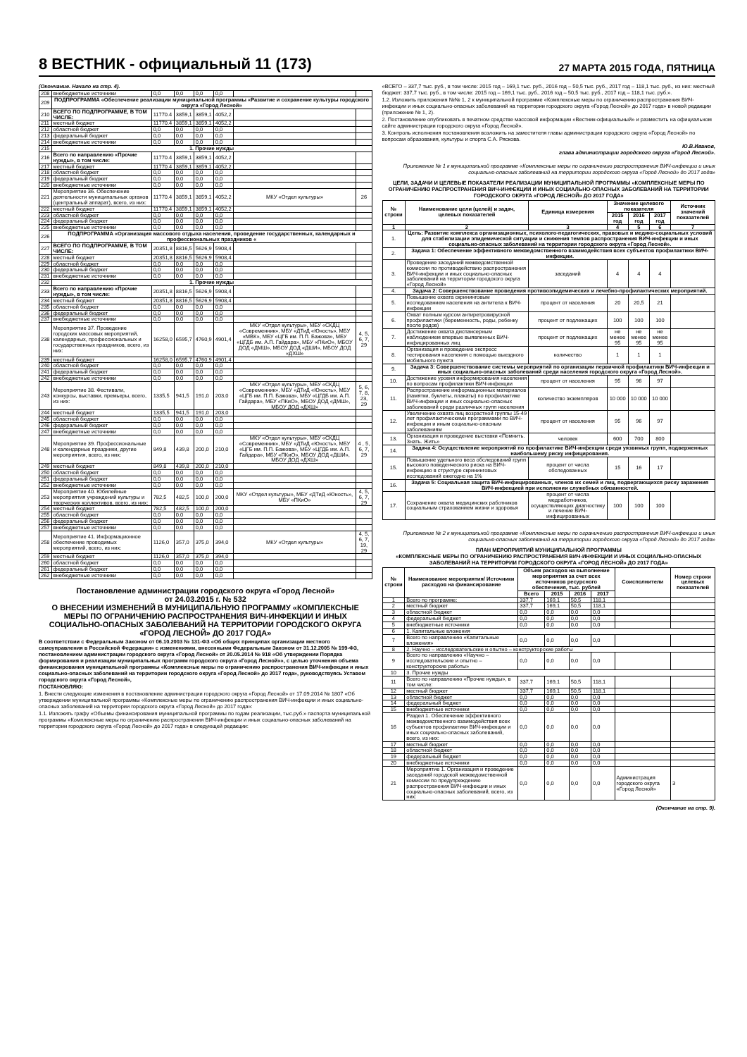8 ВЕСТНИК - официальный 11 (173)
27 МАРТА 2015 ГОДА, ПЯТНИЦА
(Окончание. Начало на стр. 4).
| 208 | внебюджетные источники | 0,0 | 0,0 | 0,0 | 0,0 | | |
| 209 | ПОДПРОГРАММА «Обеспечение реализации муниципальной программы «Развитие и сохранение культуры городского округа «Город Лесной» | | | | | | |
| 210 | ВСЕГО ПО ПОДПРОГРАММЕ, В ТОМ ЧИСЛЕ: | 11770.4 | 3859,1 | 3859,1 | 4052,2 | | |
| 211 | местный бюджет | 11770.4 | 3859,1 | 3859,1 | 4052,2 | | |
| 212 | областной бюджет | 0,0 | 0,0 | 0,0 | 0,0 | | |
| 213 | федеральный бюджет | 0,0 | 0,0 | 0,0 | 0,0 | | |
| 214 | внебюджетные источники | 0,0 | 0,0 | 0,0 | 0,0 | | |
| 215 | 1. Прочие нужды | | | | | | |
| 216 | Всего по направлению «Прочие нужды», в том числе: | 11770.4 | 3859,1 | 3859,1 | 4052,2 | | |
| 217 | местный бюджет | 11770.4 | 3859,1 | 3859,1 | 4052,2 | | |
| 218 | областной бюджет | 0,0 | 0,0 | 0,0 | 0,0 | | |
| 219 | федеральный бюджет | 0,0 | 0,0 | 0,0 | 0,0 | | |
| 220 | внебюджетные источники | 0,0 | 0,0 | 0,0 | 0,0 | | |
| 221 | Мероприятие 36. Обеспечение деятельности муниципальных органов (центральный аппарат), всего, из них: | 11770.4 | 3859,1 | 3859,1 | 4052,2 | МКУ «Отдел культуры» | 26 |
| 222 | местный бюджет | 11770.4 | 3859,1 | 3859,1 | 4052,2 | | |
| 223 | областной бюджет | 0,0 | 0,0 | 0,0 | 0,0 | | |
| 224 | федеральный бюджет | 0,0 | 0,0 | 0,0 | 0,0 | | |
| 225 | внебюджетные источники | 0,0 | 0,0 | 0,0 | 0,0 | | |
| 226 | ПОДПРОГРАММА «Организация массового отдыха населения, проведение государственных, календарных и профессиональных праздников « | | | | | | |
| 227 | ВСЕГО ПО ПОДПРОГРАММЕ, В ТОМ ЧИСЛЕ: | 20351,8 | 8816,5 | 5626,9 | 5908,4 | | |
| 228 | местный бюджет | 20351,8 | 8816,5 | 5626,9 | 5908,4 | | |
| 229 | областной бюджет | 0,0 | 0,0 | 0,0 | 0,0 | | |
| 230 | федеральный бюджет | 0,0 | 0,0 | 0,0 | 0,0 | | |
| 231 | внебюджетные источники | 0,0 | 0,0 | 0,0 | 0,0 | | |
| 232 | 1. Прочие нужды | | | | | | |
| 233 | Всего по направлению «Прочие нужды», в том числе: | 20351,8 | 8816,5 | 5626,9 | 5908,4 | | |
| 234 | местный бюджет | 20351,8 | 8816,5 | 5626,9 | 5908,4 | | |
| 235 | областной бюджет | 0,0 | 0,0 | 0,0 | 0,0 | | |
| 236 | федеральный бюджет | 0,0 | 0,0 | 0,0 | 0,0 | | |
| 237 | внебюджетные источники | 0,0 | 0,0 | 0,0 | 0,0 | | |
| 238 | Мероприятие 37. Проведение городских массовых мероприятий, календарных, профессиональных и государственных праздников, всего, из них: | 16258,0 | 6595,7 | 4760,9 | 4901,4 | МКУ «Отдел культуры», МБУ «СКДЦ «Современник», МБУ «ДТиД «Юность», МБУ «МВК», МБУ «ЦГБ им. П.П. Бажова», МБУ «ЦГДБ им. А.П. Гайдара», МБУ «ПКиО», МБОУ ДОД «ДМШ», МБОУ ДОД «ДШИ», МБОУ ДОД «ДХШ» | 4, 5, 6, 7, 29 |
| 239 | местный бюджет | 16258,0 | 6595,7 | 4760,9 | 4901,4 | | |
| 240 | областной бюджет | 0,0 | 0,0 | 0,0 | 0,0 | | |
| 241 | федеральный бюджет | 0,0 | 0,0 | 0,0 | 0,0 | | |
| 242 | внебюджетные источники | 0,0 | 0,0 | 0,0 | 0,0 | | |
| 243 | Мероприятие 38. Фестивали, конкурсы, выставки, премьеры, всего, из них: | 1335,5 | 941,5 | 191,0 | 203,0 | МКУ «Отдел культуры», МБУ «СКДЦ «Современник», МБУ «ДТиД «Юность», МБУ «ЦГБ им. П.П. Бажова», МБУ «ЦГДБ им. А.П. Гайдара», МБУ «ПКиО», МБОУ ДОД «ДМШ», МБОУ ДОД «ДХШ» | 5, 6, 7, 8, 23, 29 |
| 244 | местный бюджет | 1335,5 | 941,5 | 191,0 | 203,0 | | |
| 245 | областной бюджет | 0,0 | 0,0 | 0,0 | 0,0 | | |
| 246 | федеральный бюджет | 0,0 | 0,0 | 0,0 | 0,0 | | |
| 247 | внебюджетные источники | 0,0 | 0,0 | 0,0 | 0,0 | | |
| 248 | Мероприятие 39. Профессиональные и календарные праздники, другие мероприятия, всего, из них: | 849,8 | 439,8 | 200,0 | 210,0 | МКУ «Отдел культуры», МБУ «СКДЦ «Современник», МБУ «ДТиД «Юность», МБУ «ЦГБ им. П.П. Бажова», МБУ «ЦГДБ им. А.П. Гайдара», МБУ «ПКиО», МБОУ ДОД «ДШИ», МБОУ ДОД «ДХШ» | 4 , 5, 6, 7, 29 |
| 249 | местный бюджет | 849,8 | 439,8 | 200,0 | 210,0 | | |
| 250 | областной бюджет | 0,0 | 0,0 | 0,0 | 0,0 | | |
| 251 | федеральный бюджет | 0,0 | 0,0 | 0,0 | 0,0 | | |
| 252 | внебюджетные источники | 0,0 | 0,0 | 0,0 | 0,0 | | |
| 253 | Мероприятие 40. Юбилейные мероприятия учреждений культуры и творческих коллективов, всего, из них: | 782,5 | 482,5 | 100,0 | 200,0 | МКУ «Отдел культуры», МБУ «ДТиД «Юность», МБУ «ПКиО» | 4, 5, 6, 7, 29 |
| 254 | местный бюджет | 782,5 | 482,5 | 100,0 | 200,0 | | |
| 255 | областной бюджет | 0,0 | 0,0 | 0,0 | 0,0 | | |
| 256 | федеральный бюджет | 0,0 | 0,0 | 0,0 | 0,0 | | |
| 257 | внебюджетные источники | 0,0 | 0,0 | 0,0 | 0,0 | | |
| 258 | Мероприятие 41. Информационное обеспечение проводимых мероприятий, всего, из них: | 1126,0 | 357,0 | 375,0 | 394,0 | МКУ «Отдел культуры» | 4, 5, 6, 7, 19, 29 |
| 259 | местный бюджет | 1126,0 | 357,0 | 375,0 | 394,0 | | |
| 260 | областной бюджет | 0,0 | 0,0 | 0,0 | 0,0 | | |
| 261 | федеральный бюджет | 0,0 | 0,0 | 0,0 | 0,0 | | |
| 262 | внебюджетные источники | 0,0 | 0,0 | 0,0 | 0,0 | | |
Постановление администрации городского округа «Город Лесной»
от 24.03.2015 г. № 532
О ВНЕСЕНИИ ИЗМЕНЕНИЙ В МУНИЦИПАЛЬНУЮ ПРОГРАММУ «КОМПЛЕКСНЫЕ МЕРЫ ПО ОГРАНИЧЕНИЮ РАСПРОСТРАНЕНИЯ ВИЧ-ИНФЕКЦИИ И ИНЫХ СОЦИАЛЬНО-ОПАСНЫХ ЗАБОЛЕВАНИЙ НА ТЕРРИТОРИИ ГОРОДСКОГО ОКРУГА «ГОРОД ЛЕСНОЙ» ДО 2017 ГОДА»
В соответствии с Федеральным Законом от 06.10.2003 № 131-ФЗ «Об общих принципах организации местного самоуправления в Российской Федерации» с изменениями, внесенными Федеральным Законом от 31.12.2005 № 199-ФЗ, постановлением администрации городского округа «Город Лесной» от 20.05.2014 № 918 «Об утверждении Порядка формирования и реализации муниципальных программ городского округа «Город Лесной»», с целью уточнения объема финансирования муниципальной программы «Комплексные меры по ограничению распространения ВИЧ-инфекции и иных социально-опасных заболеваний на территории городского округа «Город Лесной» до 2017 года», руководствуясь Уставом городского округа «Город Лесной»,
ПОСТАНОВЛЯЮ:
1. Внести следующие изменения в постановление администрации городского округа «Город Лесной» от 17.09.2014 № 1807 «Об утверждении муниципальной программы «Комплексные меры по ограничению распространения ВИЧ-инфекции и иных социально-опасных заболеваний на территории городского округа «Город Лесной» до 2017 года»:
1.1. Изложить графу «Объемы финансирования муниципальной программы по годам реализации, тыс.руб.» паспорта муниципальной программы «Комплексные меры по ограничению распространения ВИЧ-инфекции и иных социально-опасных заболеваний на территории городского округа «Город Лесной» до 2017 года» в следующей редакции:
«ВСЕГО – 337,7 тыс. руб., в том числе: 2015 год – 169,1 тыс. руб., 2016 год – 50,5 тыс. руб., 2017 год – 118,1 тыс. руб., из них: местный бюджет: 337,7 тыс. руб., в том числе: 2015 год – 169,1 тыс. руб., 2016 год – 50,5 тыс. руб., 2017 год – 118,1 тыс. руб.».
1.2. Изложить приложения №№ 1, 2 к муниципальной программе «Комплексные меры по ограничению распространения ВИЧ-инфекции и иных социально-опасных заболеваний на территории городского округа «Город Лесной» до 2017 года» в новой редакции (приложение № 1, 2).
2. Постановление опубликовать в печатном средстве массовой информации «Вестник-официальный» и разместить на официальном сайте администрации городского округа «Город Лесной».
3. Контроль исполнения постановления возложить на заместителя главы администрации городского округа «Город Лесной» по вопросам образования, культуры и спорта С.А. Ряскова.
Ю.В.Иванов,
глава администрации городского округа «Город Лесной».
Приложение № 1 к муниципальной программе «Комплексные меры по ограничению распространения ВИЧ-инфекции и иных социально-опасных заболеваний на территории городского округа «Город Лесной» до 2017 года»
ЦЕЛИ, ЗАДАЧИ И ЦЕЛЕВЫЕ ПОКАЗАТЕЛИ РЕАЛИЗАЦИИ МУНИЦИПАЛЬНОЙ ПРОГРАММЫ «КОМПЛЕКСНЫЕ МЕРЫ ПО ОГРАНИЧЕНИЮ РАСПРОСТРАНЕНИЯ ВИЧ-ИНФЕКЦИИ И ИНЫХ СОЦИАЛЬНО-ОПАСНЫХ ЗАБОЛЕВАНИЙ НА ТЕРРИТОРИИ ГОРОДСКОГО ОКРУГА «ГОРОД ЛЕСНОЙ» ДО 2017 ГОДА»
| № строки | Наименование цели (целей) и задач, целевых показателей | Единица измерения | Значение целевого показателя | | | Источник значений показателей |
| --- | --- | --- | --- | --- | --- | --- |
| | | | 2015 год | 2016 год | 2017 год | |
| 1 | 2 | 3 | 4 | 5 | 6 | 7 |
| 1. | Цель: Развитие комплекса организационных, психолого-педагогических, правовых и медико-социальных условий для стабилизации эпидемической ситуации и снижения темпов распространения ВИЧ-инфекции и иных социально-опасных заболеваний на территории городского округа «Город Лесной». | | | | | |
| 2. | Задача 1: Обеспечение эффективного межведомственного взаимодействия всех субъектов профилактики ВИЧ-инфекции. | | | | | |
| 3. | Проведение заседаний межведомственной комиссии по противодействию распространения ВИЧ-инфекции и иных социально-опасных заболеваний на территории городского округа «Город Лесной» | заседаний | 4 | 4 | 4 | |
| 4. | Задача 2: Совершенствование проведения противоэпидемических и лечебно-профилактических мероприятий. | | | | | |
| 5. | Повышение охвата скрининговым исследованием населения на антитела к ВИЧ-инфекции | процент от населения | 20 | 20,5 | 21 | |
| 6. | Охват полным курсом антиретровирусной профилактики (беременность, роды, ребенку после родов) | процент от подлежащих | 100 | 100 | 100 | |
| 7. | Достижение охвата диспансерным наблюдением впервые выявленных ВИЧ-инфицированных лиц | процент от подлежащих | не менее 95 | не менее 95 | не менее 95 | |
| 8. | Организация и проведение экспресс тестирования населения с помощью выездного мобильного пункта | количество | 1 | 1 | 1 | |
| 9. | Задача 3: Совершенствование системы мероприятий по организации первичной профилактики ВИЧ-инфекции и иных социально-опасных заболеваний среди населения городского округа «Город Лесной». | | | | | |
| 10. | Достижение уровня информирования населения по вопросам профилактики ВИЧ-инфекции | процент от населения | 95 | 96 | 97 | |
| 11. | Распространение информационных материалов (памятки, буклеты, плакаты) по профилактике ВИЧ-инфекции и иных социально-опасных заболеваний среди различных групп населения | количество экземпляров | 10 000 | 10 000 | 10 000 | |
| 12. | Увеличение охвата лиц возрастной группы 15-49 лет профилактическими программами по ВИЧ-инфекции и иным социально-опасным заболеваниям | процент от населения | 95 | 96 | 97 | |
| 13. | Организация и проведение выставки «Помнить. Знать. Жить» | человек | 600 | 700 | 800 | |
| 14. | Задача 4: Осуществление мероприятий по профилактике ВИЧ-инфекции среди уязвимых групп, подверженных наибольшему риску инфицирования. | | | | | |
| 15. | Повышение удельного веса обследований групп высокого поведенческого риска на ВИЧ-инфекцию в структуре скрининговых исследований ежегодно на 1% | процент от числа обследованных | 15 | 16 | 17 | |
| 16. | Задача 5: Социальная защита ВИЧ-инфицированных, членов их семей и лиц, подвергающихся риску заражения ВИЧ-инфекцией при исполнении служебных обязанностей. | | | | | |
| 17. | Сохранение охвата медицинских работников социальным страхованием жизни и здоровья | процент от числа медработников, осуществляющих диагностику и лечение ВИЧ-инфицированных | 100 | 100 | 100 | |
Приложение № 2 к муниципальной программе «Комплексные меры по ограничению распространения ВИЧ-инфекции и иных социально-опасных заболеваний на территории городского округа «Город Лесной» до 2017 года»
ПЛАН МЕРОПРИЯТИЙ МУНИЦИПАЛЬНОЙ ПРОГРАММЫ
«КОМПЛЕКСНЫЕ МЕРЫ ПО ОГРАНИЧЕНИЮ РАСПРОСТРАНЕНИЯ ВИЧ-ИНФЕКЦИИ И ИНЫХ СОЦИАЛЬНО-ОПАСНЫХ ЗАБОЛЕВАНИЙ НА ТЕРРИТОРИИ ГОРОДСКОГО ОКРУГА «ГОРОД ЛЕСНОЙ» ДО 2017 ГОДА»
| № строки | Наименование мероприятия/ Источники расходов на финансирование | Объем расходов на выполнение мероприятия за счет всех источников ресурсного обеспечения, тыс. рублей | | | | Соисполнители | Номер строки целевых показателей |
| --- | --- | --- | --- | --- | --- | --- | --- |
| | | Всего | 2015 | 2016 | 2017 | | |
| 1 | Всего по программе: | 337,7 | 169,1 | 50,5 | 118,1 | | |
| 2 | местный бюджет | 337,7 | 169,1 | 50,5 | 118,1 | | |
| 3 | областной бюджет | 0,0 | 0,0 | 0,0 | 0,0 | | |
| 4 | федеральный бюджет | 0,0 | 0,0 | 0,0 | 0,0 | | |
| 5 | внебюджетные источники | 0,0 | 0,0 | 0,0 | 0,0 | | |
| 6 | 1. Капитальные вложения | | | | | | |
| 7 | Всего по направлению «Капитальные вложения» | 0,0 | 0,0 | 0,0 | 0,0 | | |
| 8 | 2. Научно – исследовательские и опытно – конструкторские работы | | | | | | |
| 9 | Всего по направлению «Научно – исследовательские и опытно – конструкторские работы» | 0,0 | 0,0 | 0,0 | 0,0 | | |
| 10 | 3. Прочие нужды | | | | | | |
| 11 | Всего по направлению «Прочие нужды», в том числе: | 337,7 | 169,1 | 50,5 | 118,1 | | |
| 12 | местный бюджет | 337,7 | 169,1 | 50,5 | 118,1 | | |
| 13 | областной бюджет | 0,0 | 0,0 | 0,0 | 0,0 | | |
| 14 | федеральный бюджет | 0,0 | 0,0 | 0,0 | 0,0 | | |
| 15 | внебюджетные источники | 0,0 | 0,0 | 0,0 | 0,0 | | |
| 16 | Раздел 1. Обеспечение эффективного межведомственного взаимодействия всех субъектов профилактики ВИЧ-инфекции и иных социально-опасных заболеваний, всего, из них: | 0,0 | 0,0 | 0,0 | 0,0 | | |
| 17 | местный бюджет | 0,0 | 0,0 | 0,0 | 0,0 | | |
| 18 | областной бюджет | 0,0 | 0,0 | 0,0 | 0,0 | | |
| 19 | федеральный бюджет | 0,0 | 0,0 | 0,0 | 0,0 | | |
| 20 | внебюджетные источники | 0,0 | 0,0 | 0,0 | 0,0 | | |
| 21 | Мероприятие 1. Организация и проведение заседаний городской межведомственной комиссии по предупреждению распространения ВИЧ-инфекции и иных социально-опасных заболеваний, всего, из них: | 0,0 | 0,0 | 0,0 | 0,0 | Администрация городского округа «Город Лесной» | 3 |
(Окончание на стр. 9).